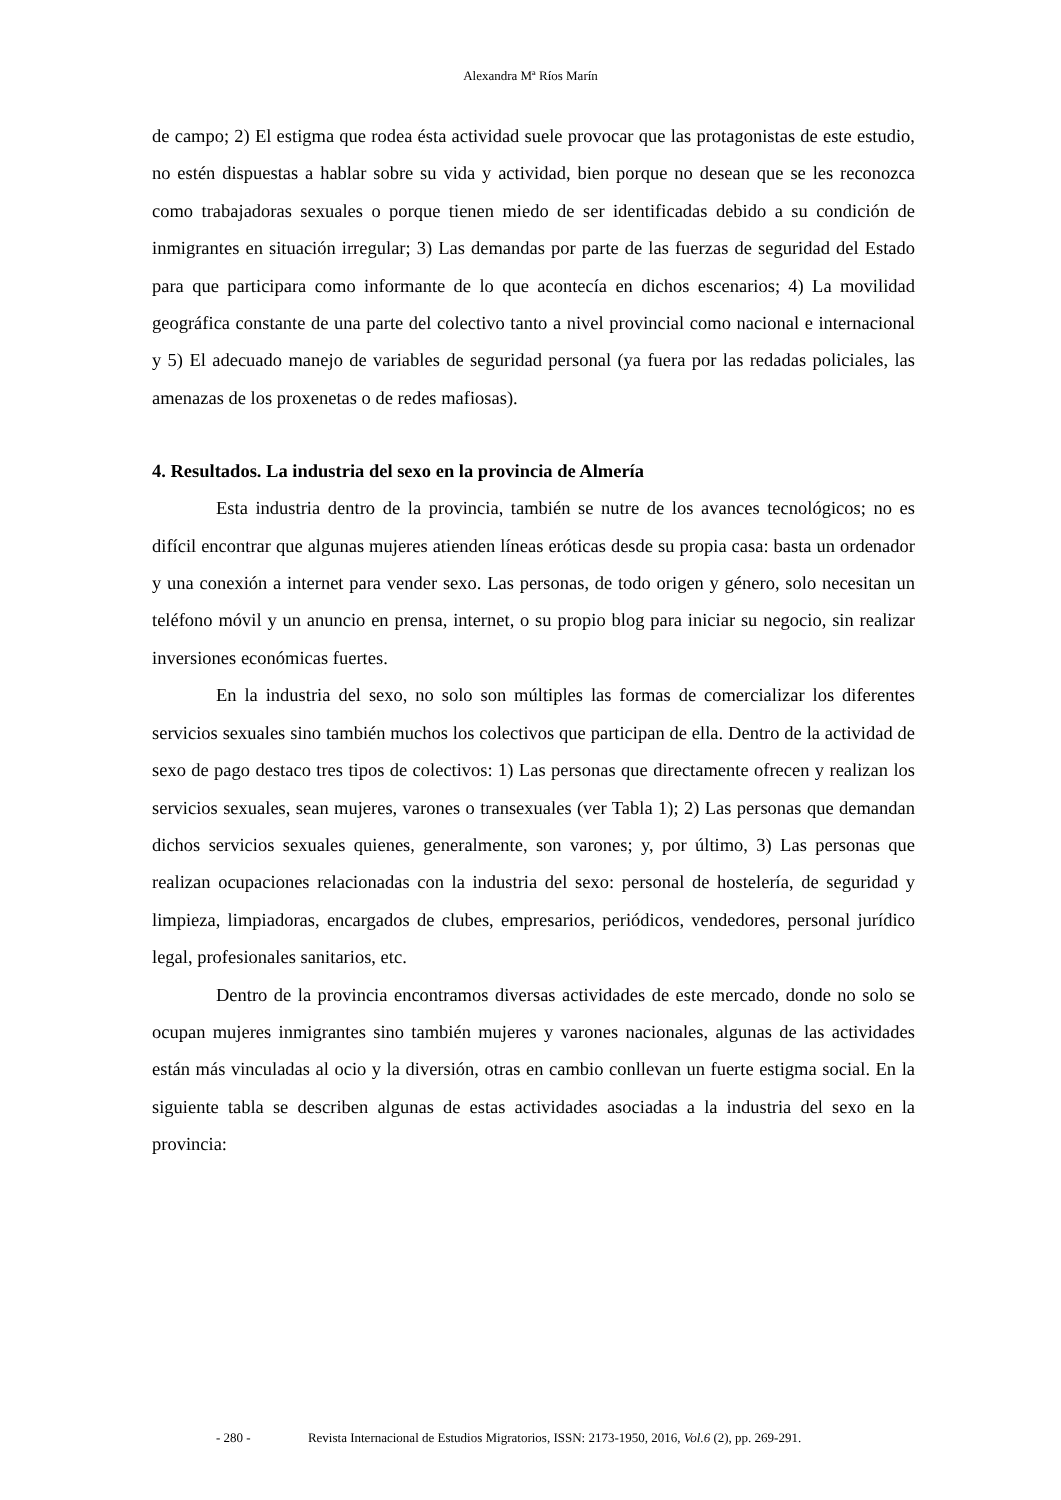Alexandra Mª Ríos Marín
de campo; 2) El estigma que rodea ésta actividad suele provocar que las protagonistas de este estudio, no estén dispuestas a hablar sobre su vida y actividad, bien porque no desean que se les reconozca como trabajadoras sexuales o porque tienen miedo de ser identificadas debido a su condición de inmigrantes en situación irregular; 3) Las demandas por parte de las fuerzas de seguridad del Estado para que participara como informante de lo que acontecía en dichos escenarios; 4) La movilidad geográfica constante de una parte del colectivo tanto a nivel provincial como nacional e internacional y 5) El adecuado manejo de variables de seguridad personal (ya fuera por las redadas policiales, las amenazas de los proxenetas o de redes mafiosas).
4. Resultados. La industria del sexo en la provincia de Almería
Esta industria dentro de la provincia, también se nutre de los avances tecnológicos; no es difícil encontrar que algunas mujeres atienden líneas eróticas desde su propia casa: basta un ordenador y una conexión a internet para vender sexo. Las personas, de todo origen y género, solo necesitan un teléfono móvil y un anuncio en prensa, internet, o su propio blog para iniciar su negocio, sin realizar inversiones económicas fuertes.
En la industria del sexo, no solo son múltiples las formas de comercializar los diferentes servicios sexuales sino también muchos los colectivos que participan de ella. Dentro de la actividad de sexo de pago destaco tres tipos de colectivos: 1) Las personas que directamente ofrecen y realizan los servicios sexuales, sean mujeres, varones o transexuales (ver Tabla 1); 2) Las personas que demandan dichos servicios sexuales quienes, generalmente, son varones; y, por último, 3) Las personas que realizan ocupaciones relacionadas con la industria del sexo: personal de hostelería, de seguridad y limpieza, limpiadoras, encargados de clubes, empresarios, periódicos, vendedores, personal jurídico legal, profesionales sanitarios, etc.
Dentro de la provincia encontramos diversas actividades de este mercado, donde no solo se ocupan mujeres inmigrantes sino también mujeres y varones nacionales, algunas de las actividades están más vinculadas al ocio y la diversión, otras en cambio conllevan un fuerte estigma social. En la siguiente tabla se describen algunas de estas actividades asociadas a la industria del sexo en la provincia:
- 280 - Revista Internacional de Estudios Migratorios, ISSN: 2173-1950, 2016, Vol.6 (2), pp. 269-291.